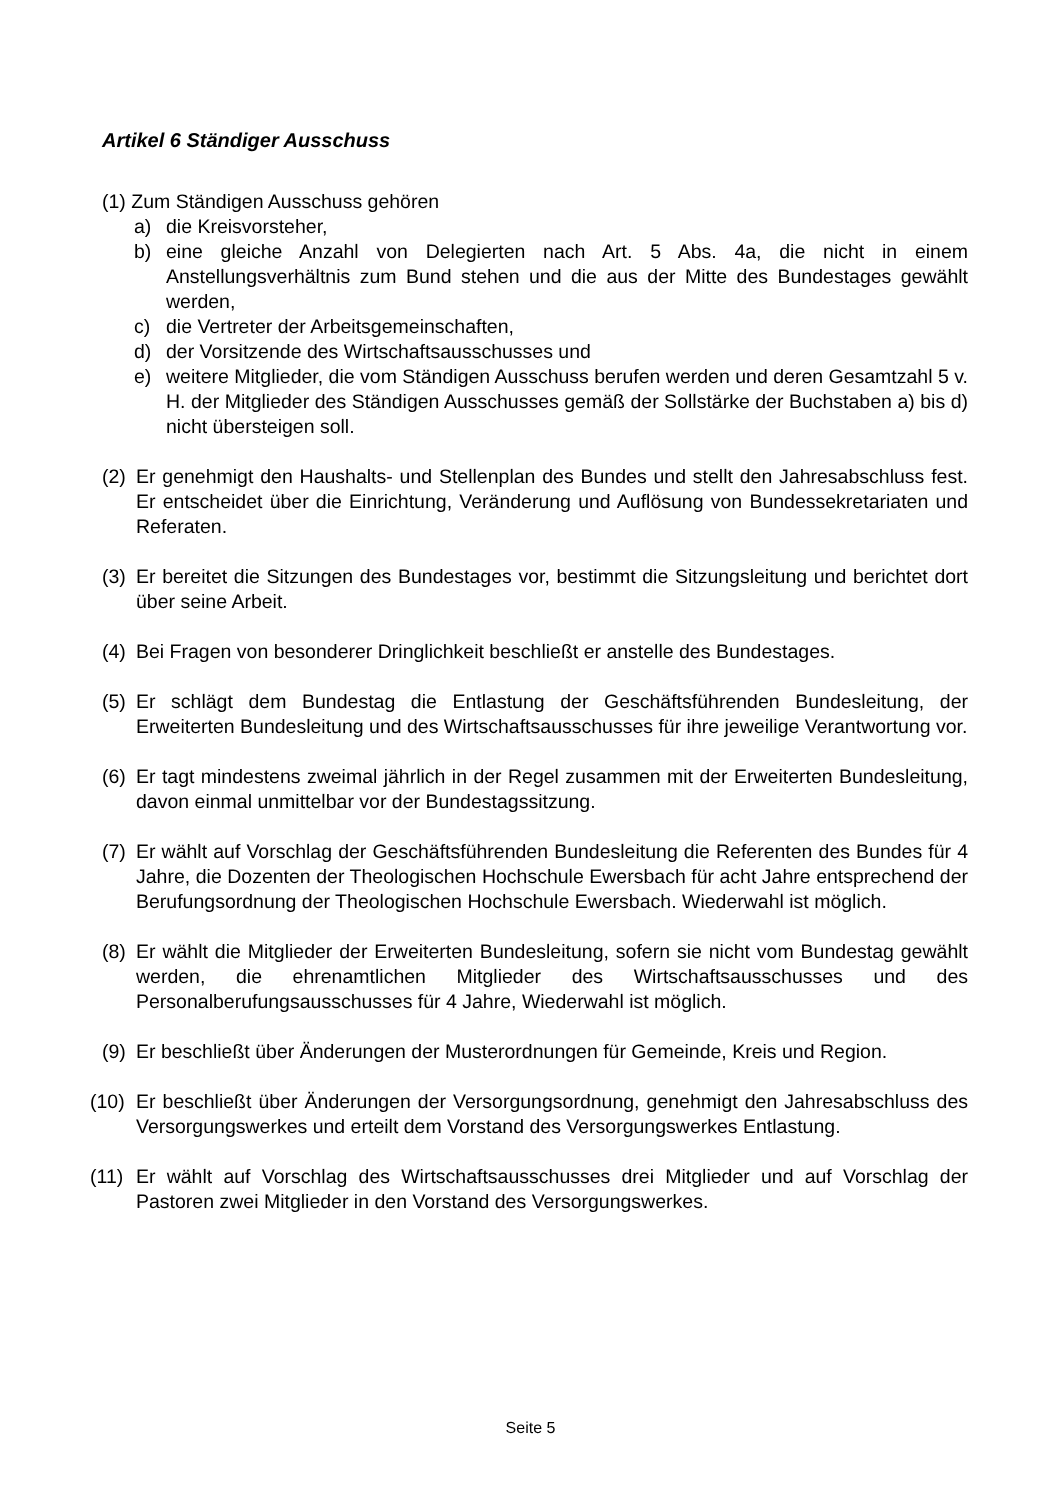Artikel 6 Ständiger Ausschuss
(1) Zum Ständigen Ausschuss gehören
a) die Kreisvorsteher,
b) eine gleiche Anzahl von Delegierten nach Art. 5 Abs. 4a, die nicht in einem Anstellungsverhältnis zum Bund stehen und die aus der Mitte des Bundestages gewählt werden,
c) die Vertreter der Arbeitsgemeinschaften,
d) der Vorsitzende des Wirtschaftsausschusses und
e) weitere Mitglieder, die vom Ständigen Ausschuss berufen werden und deren Gesamtzahl 5 v. H. der Mitglieder des Ständigen Ausschusses gemäß der Sollstärke der Buchstaben a) bis d) nicht übersteigen soll.
(2)
Er genehmigt den Haushalts- und Stellenplan des Bundes und stellt den Jahres­abschluss fest. Er entscheidet über die Einrichtung, Veränderung und Auflösung von Bundessekretariaten und Referaten.
(3)
Er bereitet die Sitzungen des Bundestages vor, bestimmt die Sitzungsleitung und berichtet dort über seine Arbeit.
(4)
Bei Fragen von besonderer Dringlichkeit beschließt er anstelle des Bundestages.
(5)
Er schlägt dem Bundestag die Entlastung der Geschäftsführenden Bundesleitung, der Erweiterten Bundesleitung und des Wirtschaftsausschusses für ihre jeweilige Verantwortung vor.
(6)
Er tagt mindestens zweimal jährlich in der Regel zusammen mit der Erweiterten Bundesleitung, davon einmal unmittelbar vor der Bundestagssitzung.
(7)
Er wählt auf Vorschlag der Geschäftsführenden Bundesleitung die Referenten des Bundes für 4 Jahre, die Dozenten der Theologischen Hochschule Ewersbach für acht Jahre entsprechend der Berufungsordnung der Theologischen Hochschule Ewersbach. Wiederwahl ist möglich.
(8)
Er wählt die Mitglieder der Erweiterten Bundesleitung, sofern sie nicht vom Bundestag gewählt werden, die ehrenamtlichen Mitglieder des Wirtschaftsausschusses und des Personalberufungsausschusses für 4 Jahre, Wiederwahl ist möglich.
(9)
Er beschließt über Änderungen der Musterordnungen für Gemeinde, Kreis und Region.
(10)
Er beschließt über Änderungen der Versorgungsordnung, genehmigt den Jahres­abschluss des Versorgungswerkes und erteilt dem Vorstand des Versorgungswerkes Entlastung.
(11)
Er wählt auf Vorschlag des Wirtschaftsausschusses drei Mitglieder und auf Vorschlag der Pastoren zwei Mitglieder in den Vorstand des Versorgungswerkes.
Seite 5